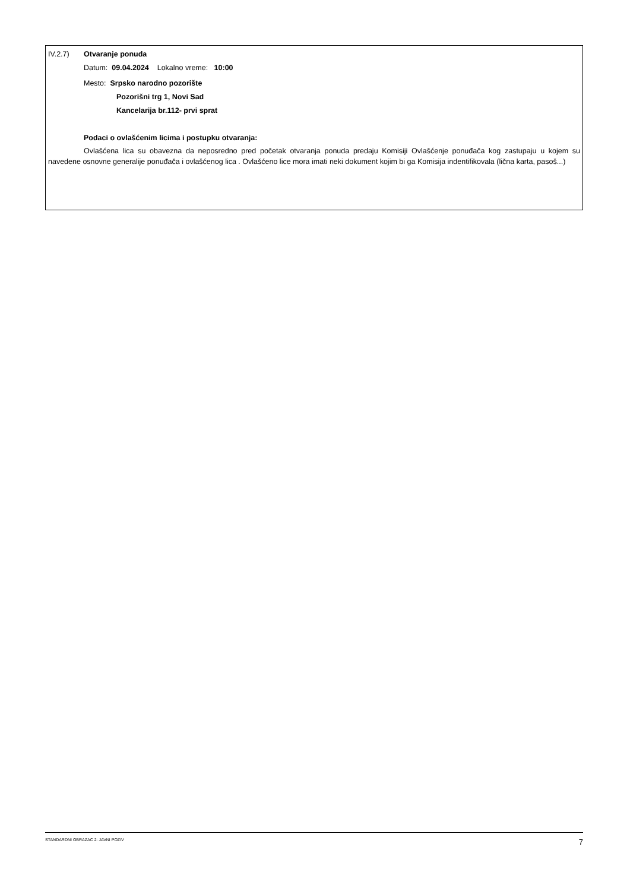IV.2.7) Otvaranje ponuda
Datum: 09.04.2024 Lokalno vreme: 10:00
Mesto: Srpsko narodno pozorište
Pozorišni trg 1, Novi Sad
Kancelarija br.112- prvi sprat
Podaci o ovlašćenim licima i postupku otvaranja:
Ovlašćena lica su obavezna da neposredno pred početak otvaranja ponuda predaju Komisiji Ovlašćenje ponuđača kog zastupaju u kojem su navedene osnovne generalije ponuđača i ovlašćenog lica . Ovlašćeno lice mora imati neki dokument kojim bi ga Komisija indentifikovala (lična karta, pasoš...)
STANDARDNI OBRAZAC 2: JAVNI POZIV 7